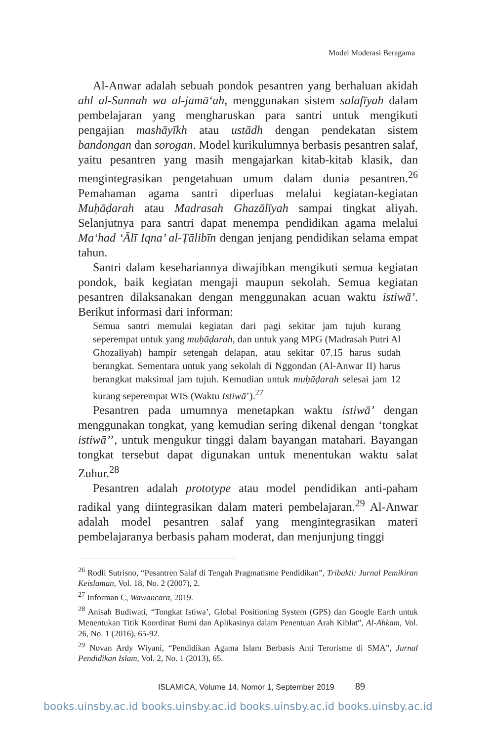Model Moderasi Beragama
Al-Anwar adalah sebuah pondok pesantren yang berhaluan akidah ahl al-Sunnah wa al-jamā‘ah, menggunakan sistem salafīyah dalam pembelajaran yang mengharuskan para santri untuk mengikuti pengajian mashāyīkh atau ustādh dengan pendekatan sistem bandongan dan sorogan. Model kurikulumnya berbasis pesantren salaf, yaitu pesantren yang masih mengajarkan kitab-kitab klasik, dan mengintegrasikan pengetahuan umum dalam dunia pesantren.<sup>26</sup> Pemahaman agama santri diperluas melalui kegiatan-kegiatan Muḥāḍarah atau Madrasah Ghazālīyah sampai tingkat aliyah. Selanjutnya para santri dapat menempa pendidikan agama melalui Ma‘had ‘Ālī Iqna’ al-Ṭālibīn dengan jenjang pendidikan selama empat tahun.
Santri dalam kesehariannya diwajibkan mengikuti semua kegiatan pondok, baik kegiatan mengaji maupun sekolah. Semua kegiatan pesantren dilaksanakan dengan menggunakan acuan waktu istiwā’. Berikut informasi dari informan:
Semua santri memulai kegiatan dari pagi sekitar jam tujuh kurang seperempat untuk yang muḥāḍarah, dan untuk yang MPG (Madrasah Putri Al Ghozaliyah) hampir setengah delapan, atau sekitar 07.15 harus sudah berangkat. Sementara untuk yang sekolah di Nggondan (Al-Anwar II) harus berangkat maksimal jam tujuh. Kemudian untuk muḥāḍarah selesai jam 12 kurang seperempat WIS (Waktu Istiwā’).<sup>27</sup>
Pesantren pada umumnya menetapkan waktu istiwā’ dengan menggunakan tongkat, yang kemudian sering dikenal dengan ‘tongkat istiwā’’, untuk mengukur tinggi dalam bayangan matahari. Bayangan tongkat tersebut dapat digunakan untuk menentukan waktu salat Zuhur.<sup>28</sup>
Pesantren adalah prototype atau model pendidikan anti-paham radikal yang diintegrasikan dalam materi pembelajaran.<sup>29</sup> Al-Anwar adalah model pesantren salaf yang mengintegrasikan materi pembelajaranya berbasis paham moderat, dan menjunjung tinggi
<sup>26</sup> Rodli Sutrisno, “Pesantren Salaf di Tengah Pragmatisme Pendidikan”, Tribakti: Jurnal Pemikiran Keislaman, Vol. 18, No. 2 (2007), 2.
<sup>27</sup> Informan C, Wawancara, 2019.
<sup>28</sup> Anisah Budiwati, “Tongkat Istiwa’, Global Positioning System (GPS) dan Google Earth untuk Menentukan Titik Koordinat Bumi dan Aplikasinya dalam Penentuan Arah Kiblat”, Al-Ahkam, Vol. 26, No. 1 (2016), 65-92.
<sup>29</sup> Novan Ardy Wiyani, “Pendidikan Agama Islam Berbasis Anti Terorisme di SMA”, Jurnal Pendidikan Islam, Vol. 2, No. 1 (2013), 65.
ISLAMICA, Volume 14, Nomor 1, September 2019 89
books.uinsby.ac.id books.uinsby.ac.id books.uinsby.ac.id books.uinsby.ac.id